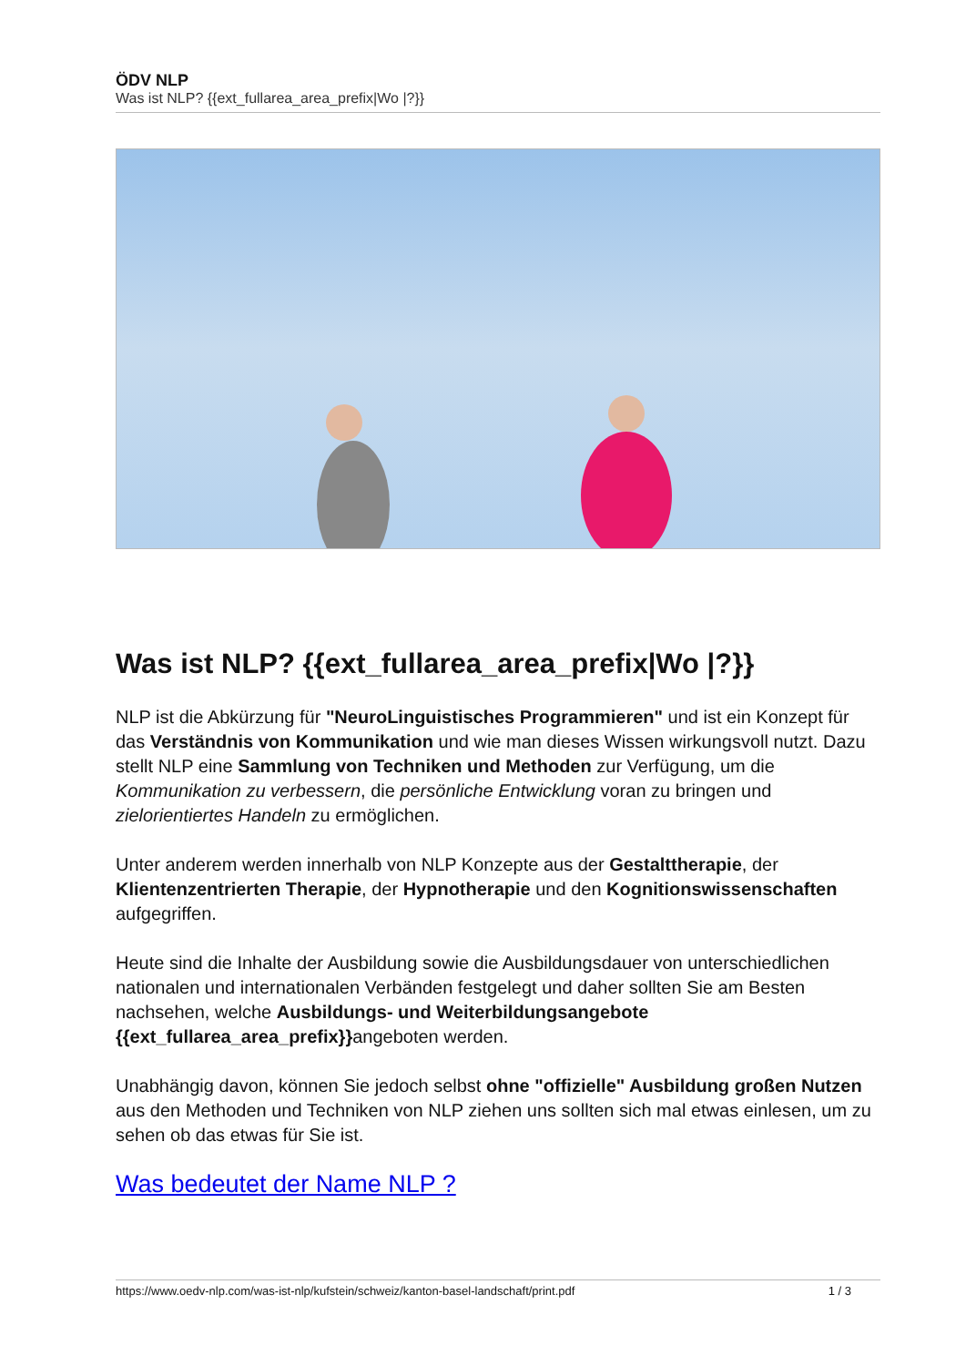ÖDV NLP
Was ist NLP? {{ext_fullarea_area_prefix|Wo |?}}
Was ist NLP? {{ext_fullarea_area_prefix|Wo |?}}
NLP ist die Abkürzung für "NeuroLinguistisches Programmieren" und ist ein Konzept für das Verständnis von Kommunikation und wie man dieses Wissen wirkungsvoll nutzt. Dazu stellt NLP eine Sammlung von Techniken und Methoden zur Verfügung, um die Kommunikation zu verbessern, die persönliche Entwicklung voran zu bringen und zielorientiertes Handeln zu ermöglichen.
Unter anderem werden innerhalb von NLP Konzepte aus der Gestalttherapie, der Klientenzentrierten Therapie, der Hypnotherapie und den Kognitionswissenschaften aufgegriffen.
Heute sind die Inhalte der Ausbildung sowie die Ausbildungsdauer von unterschiedlichen nationalen und internationalen Verbänden festgelegt und daher sollten Sie am Besten nachsehen, welche Ausbildungs- und Weiterbildungsangebote {{ext_fullarea_area_prefix}}angeboten werden.
Unabhängig davon, können Sie jedoch selbst ohne "offizielle" Ausbildung großen Nutzen aus den Methoden und Techniken von NLP ziehen uns sollten sich mal etwas einlesen, um zu sehen ob das etwas für Sie ist.
Was bedeutet der Name NLP ?
https://www.oedv-nlp.com/was-ist-nlp/kufstein/schweiz/kanton-basel-landschaft/print.pdf 1 / 3